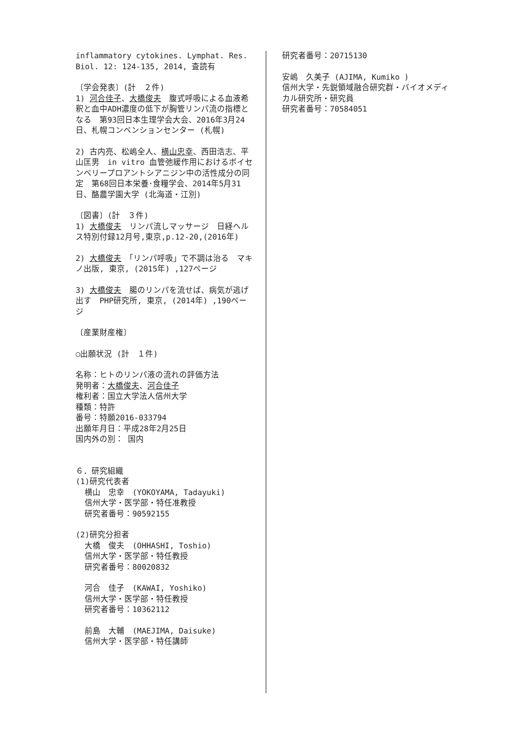inflammatory cytokines. Lymphat. Res. Biol. 12: 124-135, 2014, 査読有
〔学会発表〕(計　２件)
1) 河合佳子、大橋俊夫　腹式呼吸による血液希釈と血中ADH濃度の低下が胸管リンパ流の指標となる　第93回日本生理学会大会、2016年3月24日、札幌コンベンションセンター (札幌)
2) 古内亮、松嶋全人、横山忠幸、西田浩志、平山匡男　in vitro 血管弛緩作用におけるボイセンベリープロアントシアニジン中の活性成分の同定　第68回日本栄養･食糧学会、2014年5月31日、酪農学園大学 (北海道・江別)
〔図書〕(計　３件)
1) 大橋俊夫　リンパ流しマッサージ　日経ヘルス特別付録12月号,東京,p.12-20,(2016年)
2) 大橋俊夫　「リンパ呼吸」で不調は治る　マキノ出版, 東京, (2015年) ,127ページ
3) 大橋俊夫　腸のリンパを流せば、病気が逃げ出す　PHP研究所, 東京, (2014年) ,190ページ
〔産業財産権〕
○出願状況 (計　１件)
名称：ヒトのリンパ液の流れの評価方法
発明者：大橋俊夫、河合佳子
権利者：国立大学法人信州大学
種類：特許
番号：特願2016-033794
出願年月日：平成28年2月25日
国内外の別： 国内
６．研究組織
(1)研究代表者
横山　忠幸　(YOKOYAMA, Tadayuki)
信州大学・医学部・特任准教授
研究者番号：90592155
(2)研究分担者
大橋　俊夫　(OHHASHI, Toshio)
信州大学・医学部・特任教授
研究者番号：80020832
河合　佳子　(KAWAI, Yoshiko)
信州大学・医学部・特任教授
研究者番号：10362112
前島　大輔　(MAEJIMA, Daisuke)
信州大学・医学部・特任講師
研究者番号：20715130
安嶋　久美子 (AJIMA, Kumiko )
信州大学・先鋭領域融合研究群・バイオメディカル研究所・研究員
研究者番号：70584051